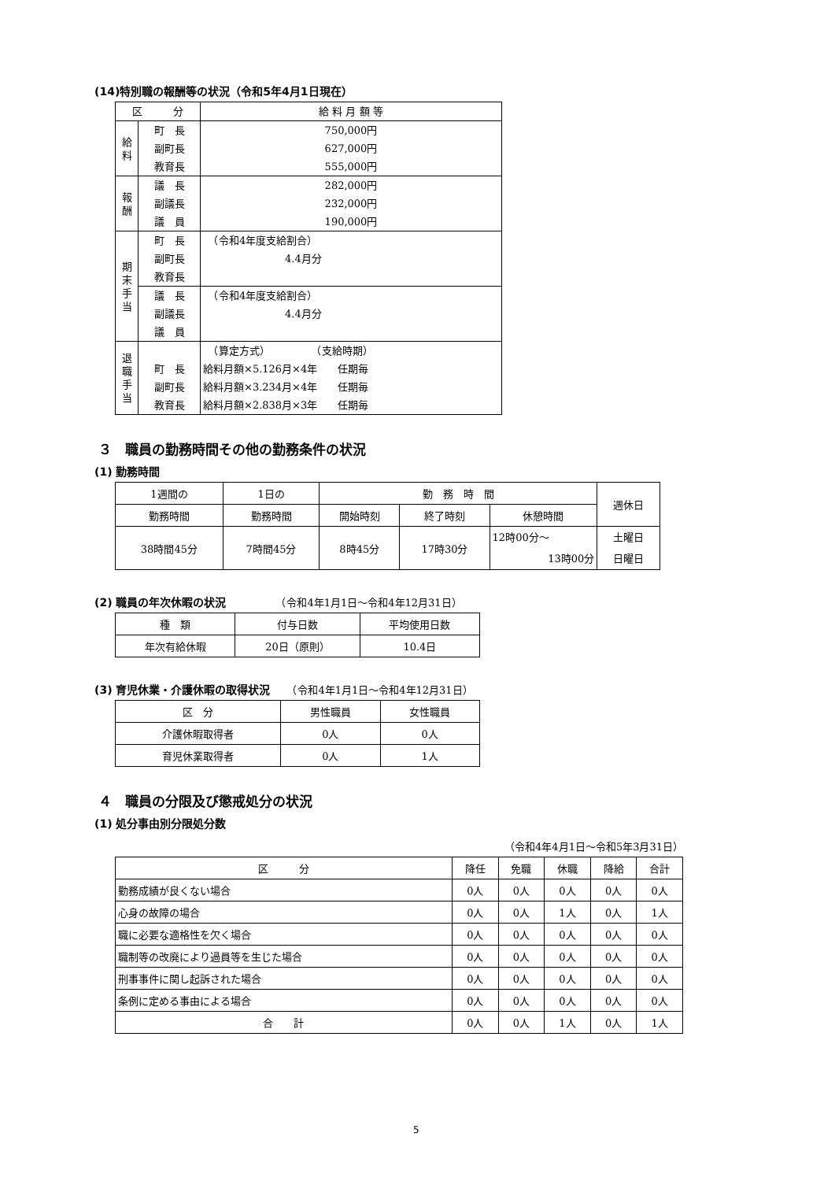(14)特別職の報酬等の状況（令和5年4月1日現在）
| 区 分 | | 給 料 月 額 等 |
| --- | --- | --- |
| 給 料 | 町 長 副町長 教育長 | 750,000円 627,000円 555,000円 |
| 報 酬 | 議 長 副議長 議 員 | 282,000円 232,000円 190,000円 |
| 期 末 手 当 | 町 長 副町長 教育長 | （令和4年度支給割合） 4.4月分 |
| | 議 長 副議長 議 員 | （令和4年度支給割合） 4.4月分 |
| 退 職 手 当 | 町 長 副町長 教育長 | （算定方式） （支給時期） 給料月額×5.126月×4年 任期毎 給料月額×3.234月×4年 任期毎 給料月額×2.838月×3年 任期毎 |
３　職員の勤務時間その他の勤務条件の状況
(1) 勤務時間
| 1週間の | 1日の | 勤 務 時 間 | | | 週休日 |
| 勤務時間 | 勤務時間 | 開始時刻 | 終了時刻 | 休憩時間 | |
| 38時間45分 | 7時間45分 | 8時45分 | 17時30分 | 12時00分～ 13時00分 | 土曜日 日曜日 |
(2) 職員の年次休暇の状況　　　　　（令和4年1月1日～令和4年12月31日）
| 種 類 | 付与日数 | 平均使用日数 |
| 年次有給休暇 | 20日（原則） | 10.4日 |
(3) 育児休業・介護休暇の取得状況　　（令和4年1月1日～令和4年12月31日）
| 区 分 | 男性職員 | 女性職員 |
| 介護休暇取得者 | 0人 | 0人 |
| 育児休業取得者 | 0人 | 1人 |
４　職員の分限及び懲戒処分の状況
(1) 処分事由別分限処分数
（令和4年4月1日～令和5年3月31日）
| 区 分 | 降任 | 免職 | 休職 | 降給 | 合計 |
| 勤務成績が良くない場合 | 0人 | 0人 | 0人 | 0人 | 0人 |
| 心身の故障の場合 | 0人 | 0人 | 1人 | 0人 | 1人 |
| 職に必要な適格性を欠く場合 | 0人 | 0人 | 0人 | 0人 | 0人 |
| 職制等の改廃により過員等を生じた場合 | 0人 | 0人 | 0人 | 0人 | 0人 |
| 刑事事件に関し起訴された場合 | 0人 | 0人 | 0人 | 0人 | 0人 |
| 条例に定める事由による場合 | 0人 | 0人 | 0人 | 0人 | 0人 |
| 合 計 | 0人 | 0人 | 1人 | 0人 | 1人 |
5